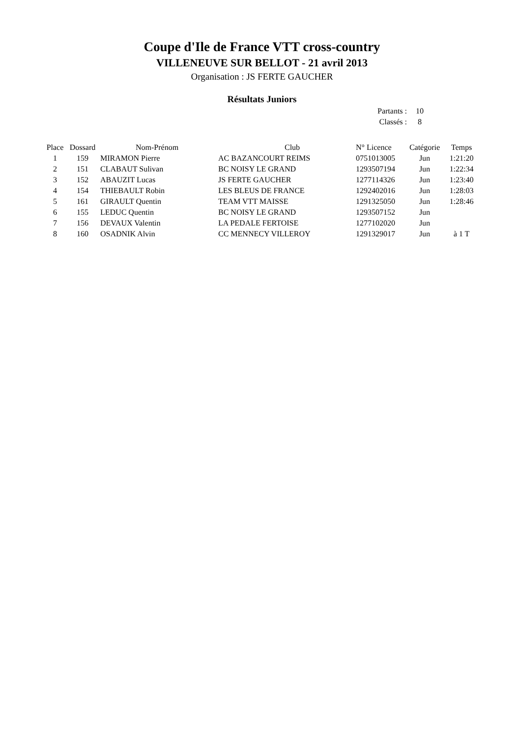Coupe d'Ile de France VTT cross-country
VILLENEUVE SUR BELLOT - 21 avril 2013
Organisation : JS FERTE GAUCHER
Résultats Juniors
Partants : 10
Classés : 8
| Place | Dossard | Nom-Prénom | Club | N° Licence | Catégorie | Temps |
| --- | --- | --- | --- | --- | --- | --- |
| 1 | 159 | MIRAMON Pierre | AC BAZANCOURT REIMS | 0751013005 | Jun | 1:21:20 |
| 2 | 151 | CLABAUT Sulivan | BC NOISY LE GRAND | 1293507194 | Jun | 1:22:34 |
| 3 | 152 | ABAUZIT Lucas | JS FERTE GAUCHER | 1277114326 | Jun | 1:23:40 |
| 4 | 154 | THIEBAULT Robin | LES BLEUS DE FRANCE | 1292402016 | Jun | 1:28:03 |
| 5 | 161 | GIRAULT Quentin | TEAM VTT MAISSE | 1291325050 | Jun | 1:28:46 |
| 6 | 155 | LEDUC Quentin | BC NOISY LE GRAND | 1293507152 | Jun | |
| 7 | 156 | DEVAUX Valentin | LA PEDALE FERTOISE | 1277102020 | Jun | |
| 8 | 160 | OSADNIK Alvin | CC MENNECY VILLEROY | 1291329017 | Jun | à 1 T |